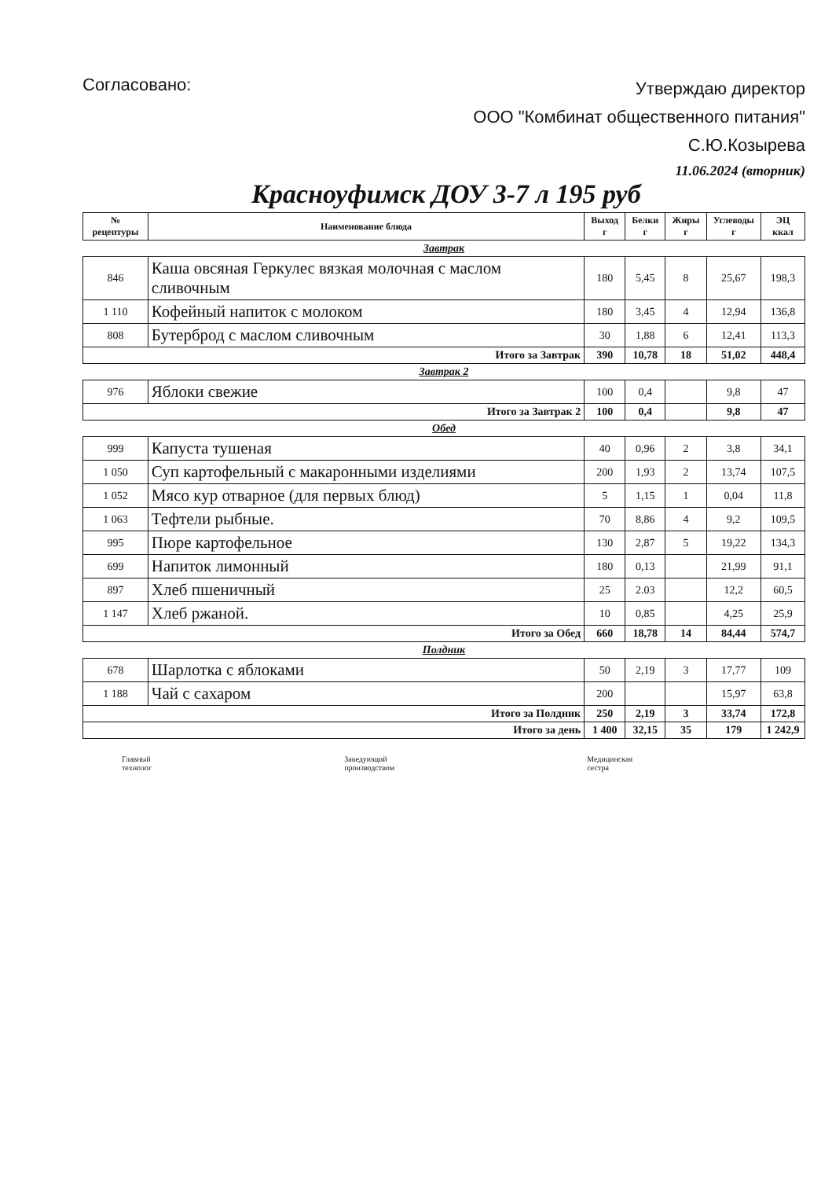Согласовано:
Утверждаю директор
ООО "Комбинат общественного питания"
С.Ю.Козырева
11.06.2024 (вторник)
Красноуфимск ДОУ 3-7 л 195 руб
| № рецептуры | Наименование блюда | Выход г | Белки г | Жиры г | Углеводы г | ЭЦ ккал |
| --- | --- | --- | --- | --- | --- | --- |
| Завтрак | | | | | | |
| 846 | Каша овсяная Геркулес вязкая молочная с маслом сливочным | 180 | 5,45 | 8 | 25,67 | 198,3 |
| 1 110 | Кофейный напиток с молоком | 180 | 3,45 | 4 | 12,94 | 136,8 |
| 808 | Бутерброд с маслом сливочным | 30 | 1,88 | 6 | 12,41 | 113,3 |
| Итого за Завтрак | | 390 | 10,78 | 18 | 51,02 | 448,4 |
| Завтрак 2 | | | | | | |
| 976 | Яблоки свежие | 100 | 0,4 | | 9,8 | 47 |
| Итого за Завтрак 2 | | 100 | 0,4 | | 9,8 | 47 |
| Обед | | | | | | |
| 999 | Капуста тушеная | 40 | 0,96 | 2 | 3,8 | 34,1 |
| 1 050 | Суп картофельный с макаронными изделиями | 200 | 1,93 | 2 | 13,74 | 107,5 |
| 1 052 | Мясо кур отварное (для первых блюд) | 5 | 1,15 | 1 | 0,04 | 11,8 |
| 1 063 | Тефтели рыбные. | 70 | 8,86 | 4 | 9,2 | 109,5 |
| 995 | Пюре картофельное | 130 | 2,87 | 5 | 19,22 | 134,3 |
| 699 | Напиток лимонный | 180 | 0,13 | | 21,99 | 91,1 |
| 897 | Хлеб пшеничный | 25 | 2.03 | | 12,2 | 60,5 |
| 1 147 | Хлеб ржаной. | 10 | 0,85 | | 4,25 | 25,9 |
| Итого за Обед | | 660 | 18,78 | 14 | 84,44 | 574,7 |
| Полдник | | | | | | |
| 678 | Шарлотка с яблоками | 50 | 2,19 | 3 | 17,77 | 109 |
| 1 188 | Чай с сахаром | 200 | | | 15,97 | 63,8 |
| Итого за Полдник | | 250 | 2,19 | 3 | 33,74 | 172,8 |
| Итого за день | | 1 400 | 32,15 | 35 | 179 | 1 242,9 |
Главный
технолог
Заведующий
производством
Медицинская
сестра